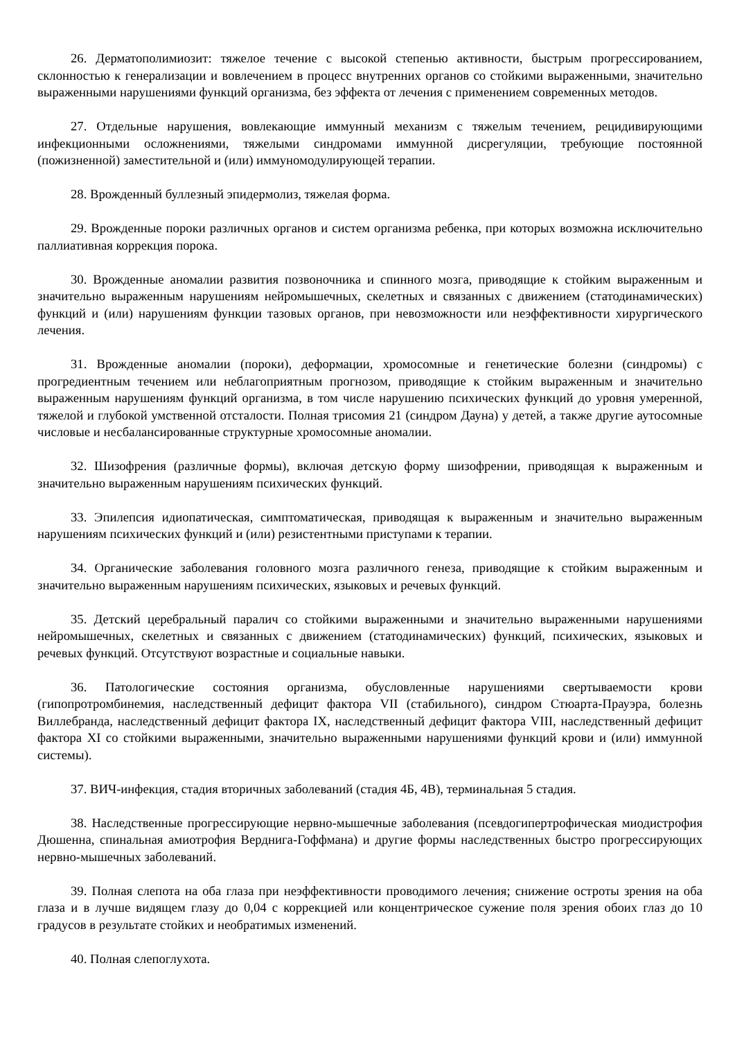26. Дерматополимиозит: тяжелое течение с высокой степенью активности, быстрым прогрессированием, склонностью к генерализации и вовлечением в процесс внутренних органов со стойкими выраженными, значительно выраженными нарушениями функций организма, без эффекта от лечения с применением современных методов.
27. Отдельные нарушения, вовлекающие иммунный механизм с тяжелым течением, рецидивирующими инфекционными осложнениями, тяжелыми синдромами иммунной дисрегуляции, требующие постоянной (пожизненной) заместительной и (или) иммуномодулирующей терапии.
28. Врожденный буллезный эпидермолиз, тяжелая форма.
29. Врожденные пороки различных органов и систем организма ребенка, при которых возможна исключительно паллиативная коррекция порока.
30. Врожденные аномалии развития позвоночника и спинного мозга, приводящие к стойким выраженным и значительно выраженным нарушениям нейромышечных, скелетных и связанных с движением (статодинамических) функций и (или) нарушениям функции тазовых органов, при невозможности или неэффективности хирургического лечения.
31. Врожденные аномалии (пороки), деформации, хромосомные и генетические болезни (синдромы) с прогредиентным течением или неблагоприятным прогнозом, приводящие к стойким выраженным и значительно выраженным нарушениям функций организма, в том числе нарушению психических функций до уровня умеренной, тяжелой и глубокой умственной отсталости. Полная трисомия 21 (синдром Дауна) у детей, а также другие аутосомные числовые и несбалансированные структурные хромосомные аномалии.
32. Шизофрения (различные формы), включая детскую форму шизофрении, приводящая к выраженным и значительно выраженным нарушениям психических функций.
33. Эпилепсия идиопатическая, симптоматическая, приводящая к выраженным и значительно выраженным нарушениям психических функций и (или) резистентными приступами к терапии.
34. Органические заболевания головного мозга различного генеза, приводящие к стойким выраженным и значительно выраженным нарушениям психических, языковых и речевых функций.
35. Детский церебральный паралич со стойкими выраженными и значительно выраженными нарушениями нейромышечных, скелетных и связанных с движением (статодинамических) функций, психических, языковых и речевых функций. Отсутствуют возрастные и социальные навыки.
36. Патологические состояния организма, обусловленные нарушениями свертываемости крови (гипопротромбинемия, наследственный дефицит фактора VII (стабильного), синдром Стюарта-Прауэра, болезнь Виллебранда, наследственный дефицит фактора IX, наследственный дефицит фактора VIII, наследственный дефицит фактора XI со стойкими выраженными, значительно выраженными нарушениями функций крови и (или) иммунной системы).
37. ВИЧ-инфекция, стадия вторичных заболеваний (стадия 4Б, 4В), терминальная 5 стадия.
38. Наследственные прогрессирующие нервно-мышечные заболевания (псевдогипертрофическая миодистрофия Дюшенна, спинальная амиотрофия Верднига-Гоффмана) и другие формы наследственных быстро прогрессирующих нервно-мышечных заболеваний.
39. Полная слепота на оба глаза при неэффективности проводимого лечения; снижение остроты зрения на оба глаза и в лучше видящем глазу до 0,04 с коррекцией или концентрическое сужение поля зрения обоих глаз до 10 градусов в результате стойких и необратимых изменений.
40. Полная слепоглухота.